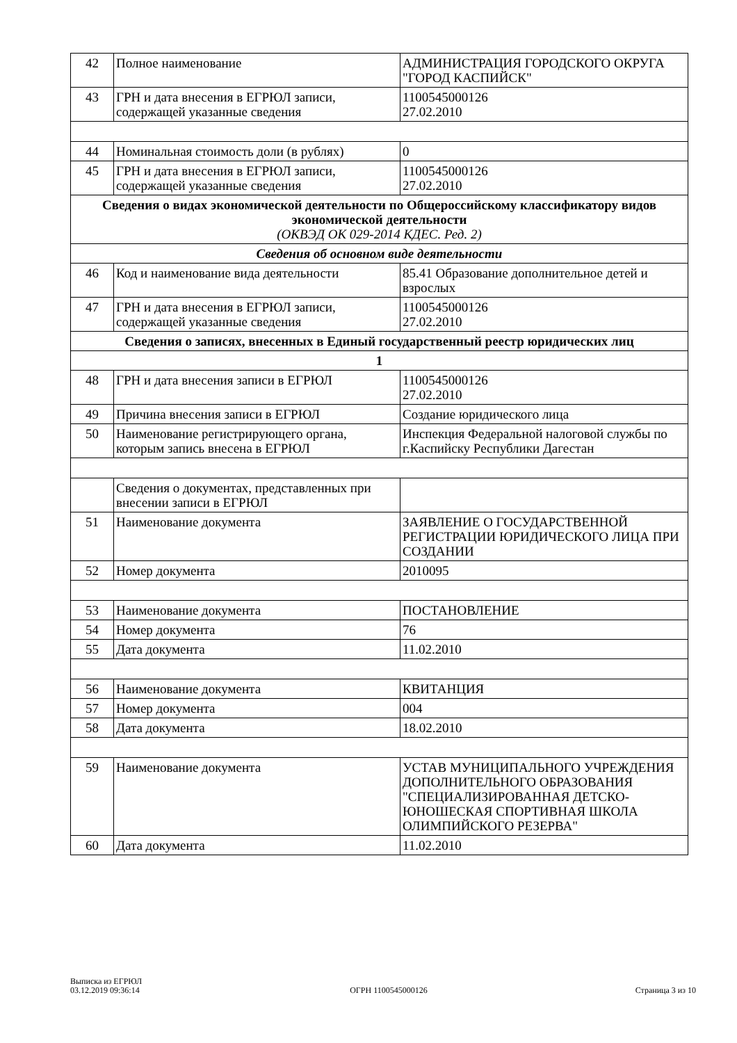| 42 | Полное наименование | АДМИНИСТРАЦИЯ ГОРОДСКОГО ОКРУГА "ГОРОД КАСПИЙСК" |
| 43 | ГРН и дата внесения в ЕГРЮЛ записи, содержащей указанные сведения | 1100545000126 27.02.2010 |
| 44 | Номинальная стоимость доли (в рублях) | 0 |
| 45 | ГРН и дата внесения в ЕГРЮЛ записи, содержащей указанные сведения | 1100545000126 27.02.2010 |
| Сведения о видах экономической деятельности по Общероссийскому классификатору видов экономической деятельности (ОКВЭД ОК 029-2014 КДЕС. Ред. 2) | | |
| Сведения об основном виде деятельности | | |
| 46 | Код и наименование вида деятельности | 85.41 Образование дополнительное детей и взрослых |
| 47 | ГРН и дата внесения в ЕГРЮЛ записи, содержащей указанные сведения | 1100545000126 27.02.2010 |
| Сведения о записях, внесенных в Единый государственный реестр юридических лиц | | |
| 1 | | |
| 48 | ГРН и дата внесения записи в ЕГРЮЛ | 1100545000126 27.02.2010 |
| 49 | Причина внесения записи в ЕГРЮЛ | Создание юридического лица |
| 50 | Наименование регистрирующего органа, которым запись внесена в ЕГРЮЛ | Инспекция Федеральной налоговой службы по г.Каспийску Республики Дагестан |
| | Сведения о документах, представленных при внесении записи в ЕГРЮЛ | |
| 51 | Наименование документа | ЗАЯВЛЕНИЕ О ГОСУДАРСТВЕННОЙ РЕГИСТРАЦИИ ЮРИДИЧЕСКОГО ЛИЦА ПРИ СОЗДАНИИ |
| 52 | Номер документа | 2010095 |
| 53 | Наименование документа | ПОСТАНОВЛЕНИЕ |
| 54 | Номер документа | 76 |
| 55 | Дата документа | 11.02.2010 |
| 56 | Наименование документа | КВИТАНЦИЯ |
| 57 | Номер документа | 004 |
| 58 | Дата документа | 18.02.2010 |
| 59 | Наименование документа | УСТАВ МУНИЦИПАЛЬНОГО УЧРЕЖДЕНИЯ ДОПОЛНИТЕЛЬНОГО ОБРАЗОВАНИЯ "СПЕЦИАЛИЗИРОВАННАЯ ДЕТСКО-ЮНОШЕСКАЯ СПОРТИВНАЯ ШКОЛА ОЛИМПИЙСКОГО РЕЗЕРВА" |
| 60 | Дата документа | 11.02.2010 |
Выписка из ЕГРЮЛ
03.12.2019 09:36:14
ОГРН 1100545000126
Страница 3 из 10